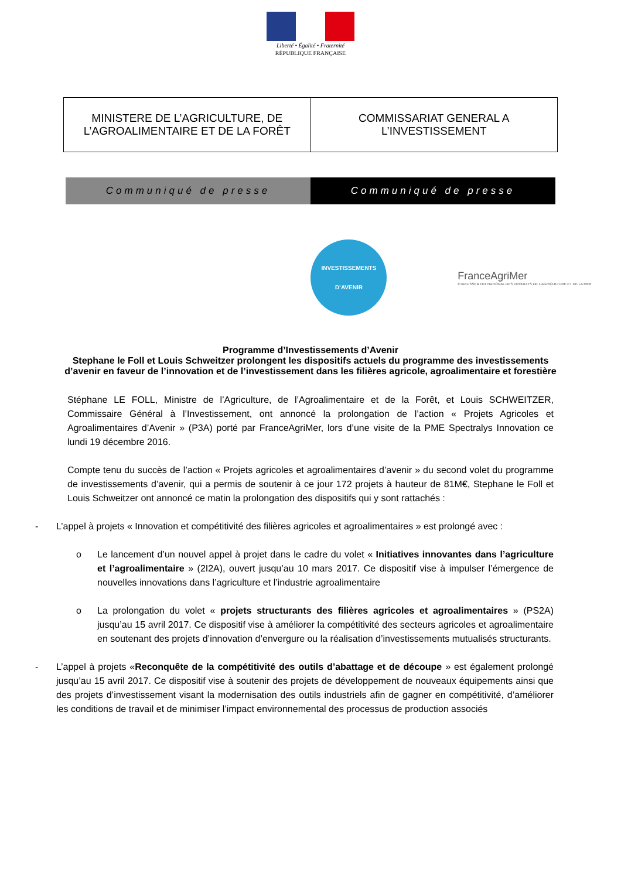Liberté • Égalité • Fraternité
RÉPUBLIQUE FRANÇAISE
| MINISTERE DE L’AGRICULTURE, DE L’AGROALIMENTAIRE ET DE LA FORÊT | COMMISSARIAT GENERAL A L’INVESTISSEMENT |
Communiqué de presse Communiqué de presse
INVESTISSEMENTS
D’AVENIR
FranceAgriMer
ÉTABLISSEMENT NATIONAL DES PRODUITS DE L’AGRICULTURE ET DE LA MER
Programme d’Investissements d’Avenir
Stephane le Foll et Louis Schweitzer prolongent les dispositifs actuels du programme des investissements d’avenir en faveur de l’innovation et de l’investissement dans les filières agricole, agroalimentaire et forestière
Stéphane LE FOLL, Ministre de l’Agriculture, de l’Agroalimentaire et de la Forêt, et Louis SCHWEITZER, Commissaire Général à l’Investissement, ont annoncé la prolongation de l’action « Projets Agricoles et Agroalimentaires d’Avenir » (P3A) porté par FranceAgriMer, lors d’une visite de la PME Spectralys Innovation ce lundi 19 décembre 2016.
Compte tenu du succès de l’action « Projets agricoles et agroalimentaires d’avenir » du second volet du programme de investissements d’avenir, qui a permis de soutenir à ce jour 172 projets à hauteur de 81M€, Stephane le Foll et Louis Schweitzer ont annoncé ce matin la prolongation des dispositifs qui y sont rattachés :
- L’appel à projets « Innovation et compétitivité des filières agricoles et agroalimentaires » est prolongé avec :
o Le lancement d’un nouvel appel à projet dans le cadre du volet « Initiatives innovantes dans l’agriculture et l’agroalimentaire » (2I2A), ouvert jusqu’au 10 mars 2017. Ce dispositif vise à impulser l’émergence de nouvelles innovations dans l’agriculture et l’industrie agroalimentaire
o La prolongation du volet « projets structurants des filières agricoles et agroalimentaires » (PS2A) jusqu’au 15 avril 2017. Ce dispositif vise à améliorer la compétitivité des secteurs agricoles et agroalimentaire en soutenant des projets d’innovation d’envergure ou la réalisation d’investissements mutualisés structurants.
- L’appel à projets «Reconquête de la compétitivité des outils d’abattage et de découpe » est également prolongé jusqu’au 15 avril 2017. Ce dispositif vise à soutenir des projets de développement de nouveaux équipements ainsi que des projets d’investissement visant la modernisation des outils industriels afin de gagner en compétitivité, d’améliorer les conditions de travail et de minimiser l’impact environnemental des processus de production associés